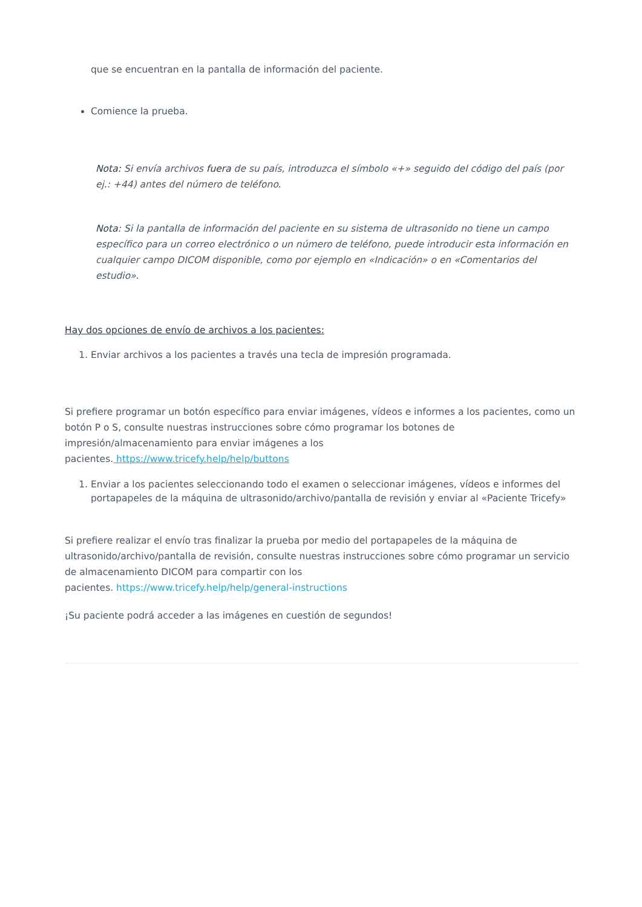que se encuentran en la pantalla de información del paciente.
Comience la prueba.
Nota: Si envía archivos fuera de su país, introduzca el símbolo «+» seguido del código del país (por ej.: +44) antes del número de teléfono.
Nota: Si la pantalla de información del paciente en su sistema de ultrasonido no tiene un campo específico para un correo electrónico o un número de teléfono, puede introducir esta información en cualquier campo DICOM disponible, como por ejemplo en «Indicación» o en «Comentarios del estudio».
Hay dos opciones de envío de archivos a los pacientes:
1. Enviar archivos a los pacientes a través una tecla de impresión programada.
Si prefiere programar un botón específico para enviar imágenes, vídeos e informes a los pacientes, como un botón P o S, consulte nuestras instrucciones sobre cómo programar los botones de impresión/almacenamiento para enviar imágenes a los
pacientes. https://www.tricefy.help/help/buttons
1. Enviar a los pacientes seleccionando todo el examen o seleccionar imágenes, vídeos e informes del portapapeles de la máquina de ultrasonido/archivo/pantalla de revisión y enviar al «Paciente Tricefy»
Si prefiere realizar el envío tras finalizar la prueba por medio del portapapeles de la máquina de ultrasonido/archivo/pantalla de revisión, consulte nuestras instrucciones sobre cómo programar un servicio de almacenamiento DICOM para compartir con los
pacientes. https://www.tricefy.help/help/general-instructions
¡Su paciente podrá acceder a las imágenes en cuestión de segundos!